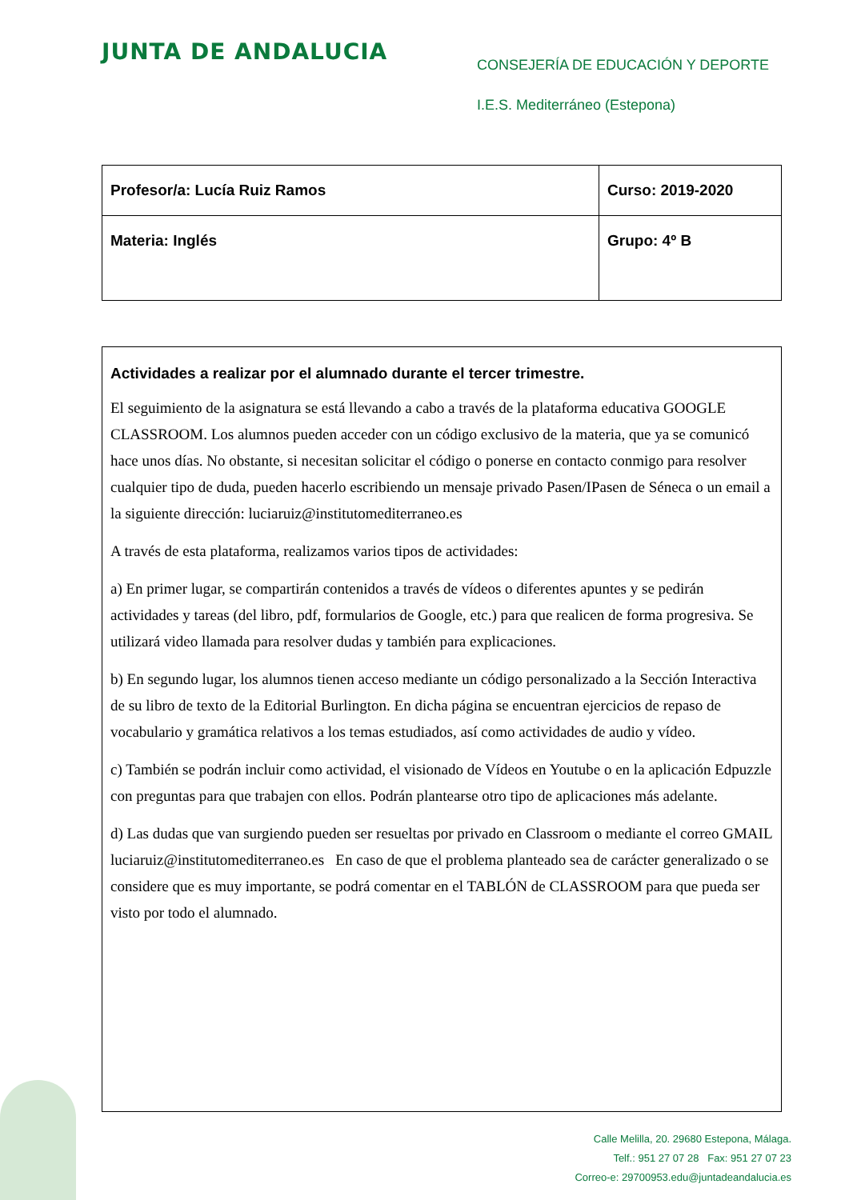JUNTA DE ANDALUCIA
CONSEJERÍA DE EDUCACIÓN Y DEPORTE
I.E.S. Mediterráneo (Estepona)
| Profesor/a: Lucía Ruiz Ramos | Curso: 2019-2020 |
| Materia: Inglés | Grupo: 4º B |
Actividades a realizar por el alumnado durante el tercer trimestre.
El seguimiento de la asignatura se está llevando a cabo a través de la plataforma educativa GOOGLE CLASSROOM. Los alumnos pueden acceder con un código exclusivo de la materia, que ya se comunicó hace unos días. No obstante, si necesitan solicitar el código o ponerse en contacto conmigo para resolver cualquier tipo de duda, pueden hacerlo escribiendo un mensaje privado Pasen/IPasen de Séneca o un email a la siguiente dirección: luciaruiz@institutomediterraneo.es
A través de esta plataforma, realizamos varios tipos de actividades:
a) En primer lugar, se compartirán contenidos a través de vídeos o diferentes apuntes y se pedirán actividades y tareas (del libro, pdf, formularios de Google, etc.) para que realicen de forma progresiva. Se utilizará video llamada para resolver dudas y también para explicaciones.
b) En segundo lugar, los alumnos tienen acceso mediante un código personalizado a la Sección Interactiva de su libro de texto de la Editorial Burlington. En dicha página se encuentran ejercicios de repaso de vocabulario y gramática relativos a los temas estudiados, así como actividades de audio y vídeo.
c) También se podrán incluir como actividad, el visionado de Vídeos en Youtube o en la aplicación Edpuzzle con preguntas para que trabajen con ellos. Podrán plantearse otro tipo de aplicaciones más adelante.
d) Las dudas que van surgiendo pueden ser resueltas por privado en Classroom o mediante el correo GMAIL luciaruiz@institutomediterraneo.es En caso de que el problema planteado sea de carácter generalizado o se considere que es muy importante, se podrá comentar en el TABLÓN de CLASSROOM para que pueda ser visto por todo el alumnado.
Calle Melilla, 20. 29680 Estepona, Málaga.
Telf.: 951 27 07 28 Fax: 951 27 07 23
Correo-e: 29700953.edu@juntadeandalucia.es